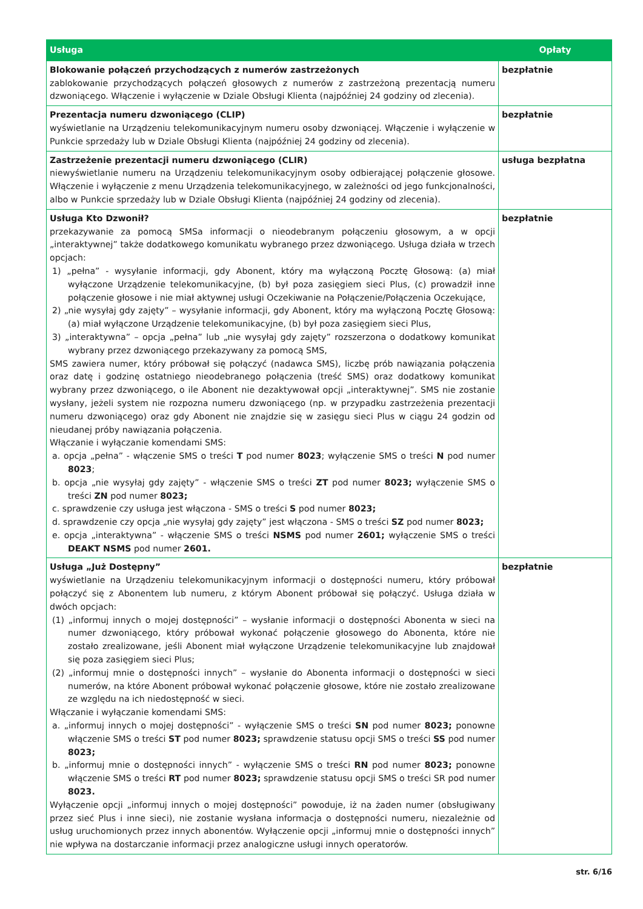| Usługa | Opłaty |
| --- | --- |
| Blokowanie połączeń przychodzących z numerów zastrzeżonych zablokowanie przychodzących połączeń głosowych z numerów z zastrzeżoną prezentacją numeru dzwoniącego. Włączenie i wyłączenie w Dziale Obsługi Klienta (najpóźniej 24 godziny od zlecenia). | bezpłatnie |
| Prezentacja numeru dzwoniącego (CLIP) wyświetlanie na Urządzeniu telekomunikacyjnym numeru osoby dzwoniącej. Włączenie i wyłączenie w Punkcie sprzedaży lub w Dziale Obsługi Klienta (najpóźniej 24 godziny od zlecenia). | bezpłatnie |
| Zastrzeżenie prezentacji numeru dzwoniącego (CLIR) niewyświetlanie numeru na Urządzeniu telekomunikacyjnym osoby odbierającej połączenie głosowe. Włączenie i wyłączenie z menu Urządzenia telekomunikacyjnego, w zależności od jego funkcjonalności, albo w Punkcie sprzedaży lub w Dziale Obsługi Klienta (najpóźniej 24 godziny od zlecenia). | usługa bezpłatna |
| Usługa Kto Dzwonił? przekazywanie za pomocą SMSa informacji o nieodebranym połączeniu głosowym, a w opcji „interaktywnej” także dodatkowego komunikatu wybranego przez dzwoniącego. Usługa działa w trzech opcjach: 1) „pełna” - wysyłanie informacji, gdy Abonent, który ma wyłączoną Pocztę Głosową: (a) miał wyłączone Urządzenie telekomunikacyjne, (b) był poza zasięgiem sieci Plus, (c) prowadził inne połączenie głosowe i nie miał aktywnej usługi Oczekiwanie na Połączenie/Połączenia Oczekujące, 2) „nie wysyłaj gdy zajęty” – wysyłanie informacji, gdy Abonent, który ma wyłączoną Pocztę Głosową: (a) miał wyłączone Urządzenie telekomunikacyjne, (b) był poza zasięgiem sieci Plus, 3) „interaktywna” – opcja „pełna” lub „nie wysyłaj gdy zajęty” rozszerzona o dodatkowy komunikat wybrany przez dzwoniącego przekazywany za pomocą SMS, SMS zawiera numer, który próbował się połączyć (nadawca SMS), liczbę prób nawiązania połączenia oraz datę i godzinę ostatniego nieodebranego połączenia (treść SMS) oraz dodatkowy komunikat wybrany przez dzwoniącego, o ile Abonent nie dezaktywował opcji „interaktywnej”. SMS nie zostanie wysłany, jeżeli system nie rozpozna numeru dzwoniącego (np. w przypadku zastrzeżenia prezentacji numeru dzwoniącego) oraz gdy Abonent nie znajdzie się w zasięgu sieci Plus w ciągu 24 godzin od nieudanej próby nawiązania połączenia. Włączanie i wyłączanie komendami SMS: a. opcja „pełna” - włączenie SMS o treści T pod numer 8023 ; wyłączenie SMS o treści N pod numer 8023 ; b. opcja „nie wysyłaj gdy zajęty” - włączenie SMS o treści ZT pod numer 8023; wyłączenie SMS o treści ZN pod numer 8023; c. sprawdzenie czy usługa jest włączona - SMS o treści S pod numer 8023; d. sprawdzenie czy opcja „nie wysyłaj gdy zajęty” jest włączona - SMS o treści SZ pod numer 8023; e. opcja „interaktywna” - włączenie SMS o treści NSMS pod numer 2601; wyłączenie SMS o treści DEAKT NSMS pod numer 2601. | bezpłatnie |
| Usługa „Już Dostępny” wyświetlanie na Urządzeniu telekomunikacyjnym informacji o dostępności numeru, który próbował połączyć się z Abonentem lub numeru, z którym Abonent próbował się połączyć. Usługa działa w dwóch opcjach: (1) „informuj innych o mojej dostępności” – wysłanie informacji o dostępności Abonenta w sieci na numer dzwoniącego, który próbował wykonać połączenie głosowego do Abonenta, które nie zostało zrealizowane, jeśli Abonent miał wyłączone Urządzenie telekomunikacyjne lub znajdował się poza zasięgiem sieci Plus; (2) „informuj mnie o dostępności innych” – wysłanie do Abonenta informacji o dostępności w sieci numerów, na które Abonent próbował wykonać połączenie głosowe, które nie zostało zrealizowane ze względu na ich niedostępność w sieci. Włączanie i wyłączanie komendami SMS: a. „informuj innych o mojej dostępności” - wyłączenie SMS o treści SN pod numer 8023; ponowne włączenie SMS o treści ST pod numer 8023; sprawdzenie statusu opcji SMS o treści SS pod numer 8023; b. „informuj mnie o dostępności innych” - wyłączenie SMS o treści RN pod numer 8023; ponowne włączenie SMS o treści RT pod numer 8023; sprawdzenie statusu opcji SMS o treści SR pod numer 8023. Wyłączenie opcji „informuj innych o mojej dostępności” powoduje, iż na żaden numer (obsługiwany przez sieć Plus i inne sieci), nie zostanie wysłana informacja o dostępności numeru, niezależnie od usług uruchomionych przez innych abonentów. Wyłączenie opcji „informuj mnie o dostępności innych” nie wpływa na dostarczanie informacji przez analogiczne usługi innych operatorów. | bezpłatnie |
str. 6/16